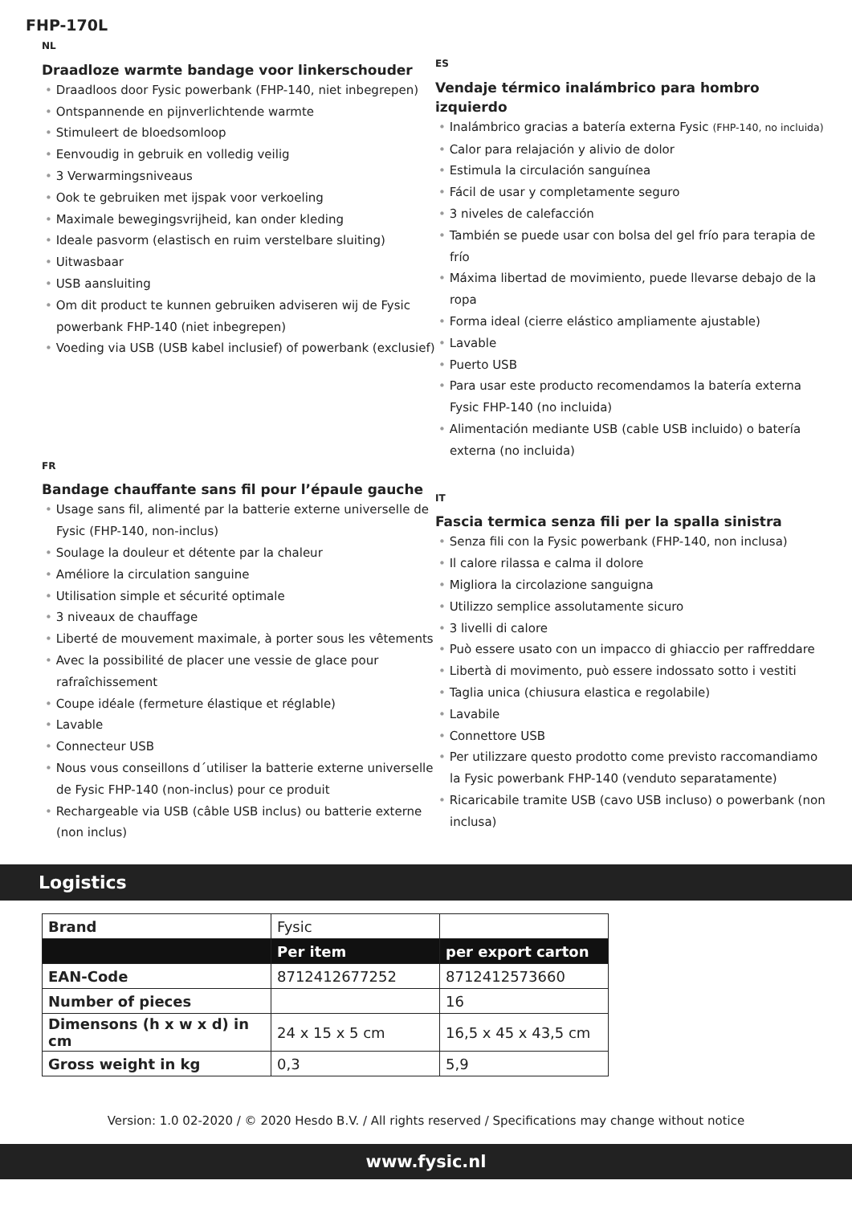FHP-170L
NL
Draadloze warmte bandage voor linkerschouder
Draadloos door Fysic powerbank (FHP-140, niet inbegrepen)
Ontspannende en pijnverlichtende warmte
Stimuleert de bloedsomloop
Eenvoudig in gebruik en volledig veilig
3 Verwarmingsniveaus
Ook te gebruiken met ijspak voor verkoeling
Maximale bewegingsvrijheid, kan onder kleding
Ideale pasvorm (elastisch en ruim verstelbare sluiting)
Uitwasbaar
USB aansluiting
Om dit product te kunnen gebruiken adviseren wij de Fysic powerbank FHP-140 (niet inbegrepen)
Voeding via USB (USB kabel inclusief) of powerbank (exclusief)
ES
Vendaje térmico inalámbrico para hombro izquierdo
Inalámbrico gracias a batería externa Fysic (FHP-140, no incluida)
Calor para relajación y alivio de dolor
Estimula la circulación sanguínea
Fácil de usar y completamente seguro
3 niveles de calefacción
También se puede usar con bolsa del gel frío para terapia de frío
Máxima libertad de movimiento, puede llevarse debajo de la ropa
Forma ideal (cierre elástico ampliamente ajustable)
Lavable
Puerto USB
Para usar este producto recomendamos la batería externa Fysic FHP-140 (no incluida)
Alimentación mediante USB (cable USB incluido) o batería externa (no incluida)
FR
Bandage chauffante sans fil pour l’épaule gauche
Usage sans fil, alimenté par la batterie externe universelle de Fysic (FHP-140, non-inclus)
Soulage la douleur et détente par la chaleur
Améliore la circulation sanguine
Utilisation simple et sécurité optimale
3 niveaux de chauffage
Liberté de mouvement maximale, à porter sous les vêtements
Avec la possibilité de placer une vessie de glace pour rafraîchissement
Coupe idéale (fermeture élastique et réglable)
Lavable
Connecteur USB
Nous vous conseillons d´utiliser la batterie externe universelle de Fysic FHP-140 (non-inclus) pour ce produit
Rechargeable via USB (câble USB inclus) ou batterie externe (non inclus)
IT
Fascia termica senza fili per la spalla sinistra
Senza fili con la Fysic powerbank (FHP-140, non inclusa)
Il calore rilassa e calma il dolore
Migliora la circolazione sanguigna
Utilizzo semplice assolutamente sicuro
3 livelli di calore
Può essere usato con un impacco di ghiaccio per raffreddare
Libertà di movimento, può essere indossato sotto i vestiti
Taglia unica (chiusura elastica e regolabile)
Lavabile
Connettore USB
Per utilizzare questo prodotto come previsto raccomandiamo la Fysic powerbank FHP-140 (venduto separatamente)
Ricaricabile tramite USB (cavo USB incluso) o powerbank (non inclusa)
Logistics
| Brand | Fysic | |
| | Per item | per export carton |
| EAN-Code | 8712412677252 | 8712412573660 |
| Number of pieces | | 16 |
| Dimensons (h x w x d) in cm | 24 x 15 x 5 cm | 16,5 x 45 x 43,5 cm |
| Gross weight in kg | 0,3 | 5,9 |
Version: 1.0 02-2020 / © 2020 Hesdo B.V. / All rights reserved / Specifications may change without notice
www.fysic.nl